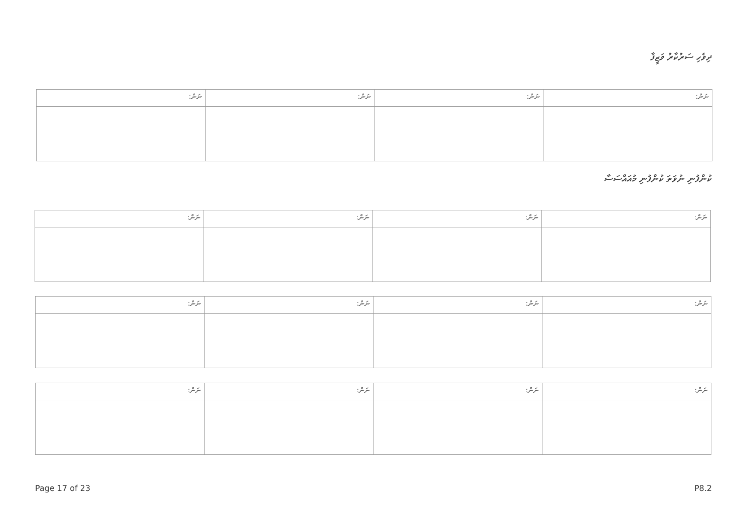ދިވެހި ސަރުކާރު ވަޒީފާ
| ނަން: | ނަން: | ނަން: | ނަން: |
| --- | --- | --- | --- |
ކުންފުނި ނުވަތަ ކުންފުނި މުއައްސަސާ
| ނަން: | ނަން: | ނަން: | ނަން: |
| --- | --- | --- | --- |
| ނަން: | ނަން: | ނަން: | ނަން: |
| --- | --- | --- | --- |
| ނަން: | ނަން: | ނަން: | ނަން: |
| --- | --- | --- | --- |
Page 17 of 23 P8.2